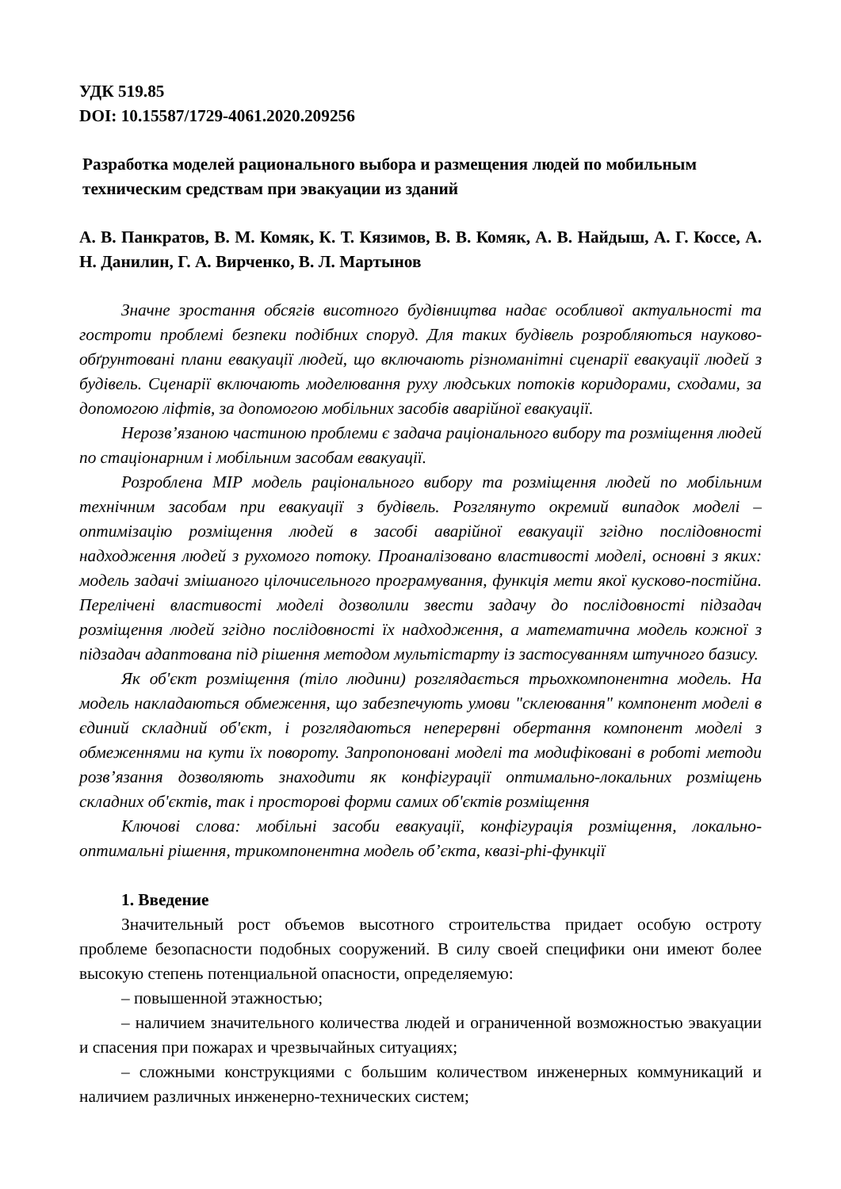УДК 519.85
DOI: 10.15587/1729-4061.2020.209256
Разработка моделей рационального выбора и размещения людей по мобильным техническим средствам при эвакуации из зданий
А. В. Панкратов, В. М. Комяк, К. Т. Кязимов, В. В. Комяк, А. В. Найдыш, А. Г. Коссе, А. Н. Данилин, Г. А. Вирченко, В. Л. Мартынов
Значне зростання обсягів висотного будівництва надає особливої актуальності та гостроти проблемі безпеки подібних споруд. Для таких будівель розробляються науково-обґрунтовані плани евакуації людей, що включають різноманітні сценарії евакуації людей з будівель. Сценарії включають моделювання руху людських потоків коридорами, сходами, за допомогою ліфтів, за допомогою мобільних засобів аварійної евакуації.
Нерозв’язаною частиною проблеми є задача раціонального вибору та розміщення людей по стаціонарним і мобільним засобам евакуації.
Розроблена MIP модель раціонального вибору та розміщення людей по мобільним технічним засобам при евакуації з будівель. Розглянуто окремий випадок моделі – оптимізацію розміщення людей в засобі аварійної евакуації згідно послідовності надходження людей з рухомого потоку. Проаналізовано властивості моделі, основні з яких: модель задачі змішаного цілочисельного програмування, функція мети якої кусково-постійна. Перелічені властивості моделі дозволили звести задачу до послідовності підзадач розміщення людей згідно послідовності їх надходження, а математична модель кожної з підзадач адаптована під рішення методом мультістарту із застосуванням штучного базису.
Як об'єкт розміщення (тіло людини) розглядається трьохкомпонентна модель. На модель накладаються обмеження, що забезпечують умови "склеювання" компонент моделі в єдиний складний об'єкт, і розглядаються неперервні обертання компонент моделі з обмеженнями на кути їх повороту. Запропоновані моделі та модифіковані в роботі методи розв’язання дозволяють знаходити як конфігурації оптимально-локальних розміщень складних об'єктів, так і просторові форми самих об'єктів розміщення
Ключові слова: мобільні засоби евакуації, конфігурація розміщення, локально-оптимальні рішення, трикомпонентна модель об’єкта, квазі-phi-функції
1. Введение
Значительный рост объемов высотного строительства придает особую остроту проблеме безопасности подобных сооружений. В силу своей специфики они имеют более высокую степень потенциальной опасности, определяемую:
– повышенной этажностью;
– наличием значительного количества людей и ограниченной возможностью эвакуации и спасения при пожарах и чрезвычайных ситуациях;
– сложными конструкциями с большим количеством инженерных коммуникаций и наличием различных инженерно-технических систем;